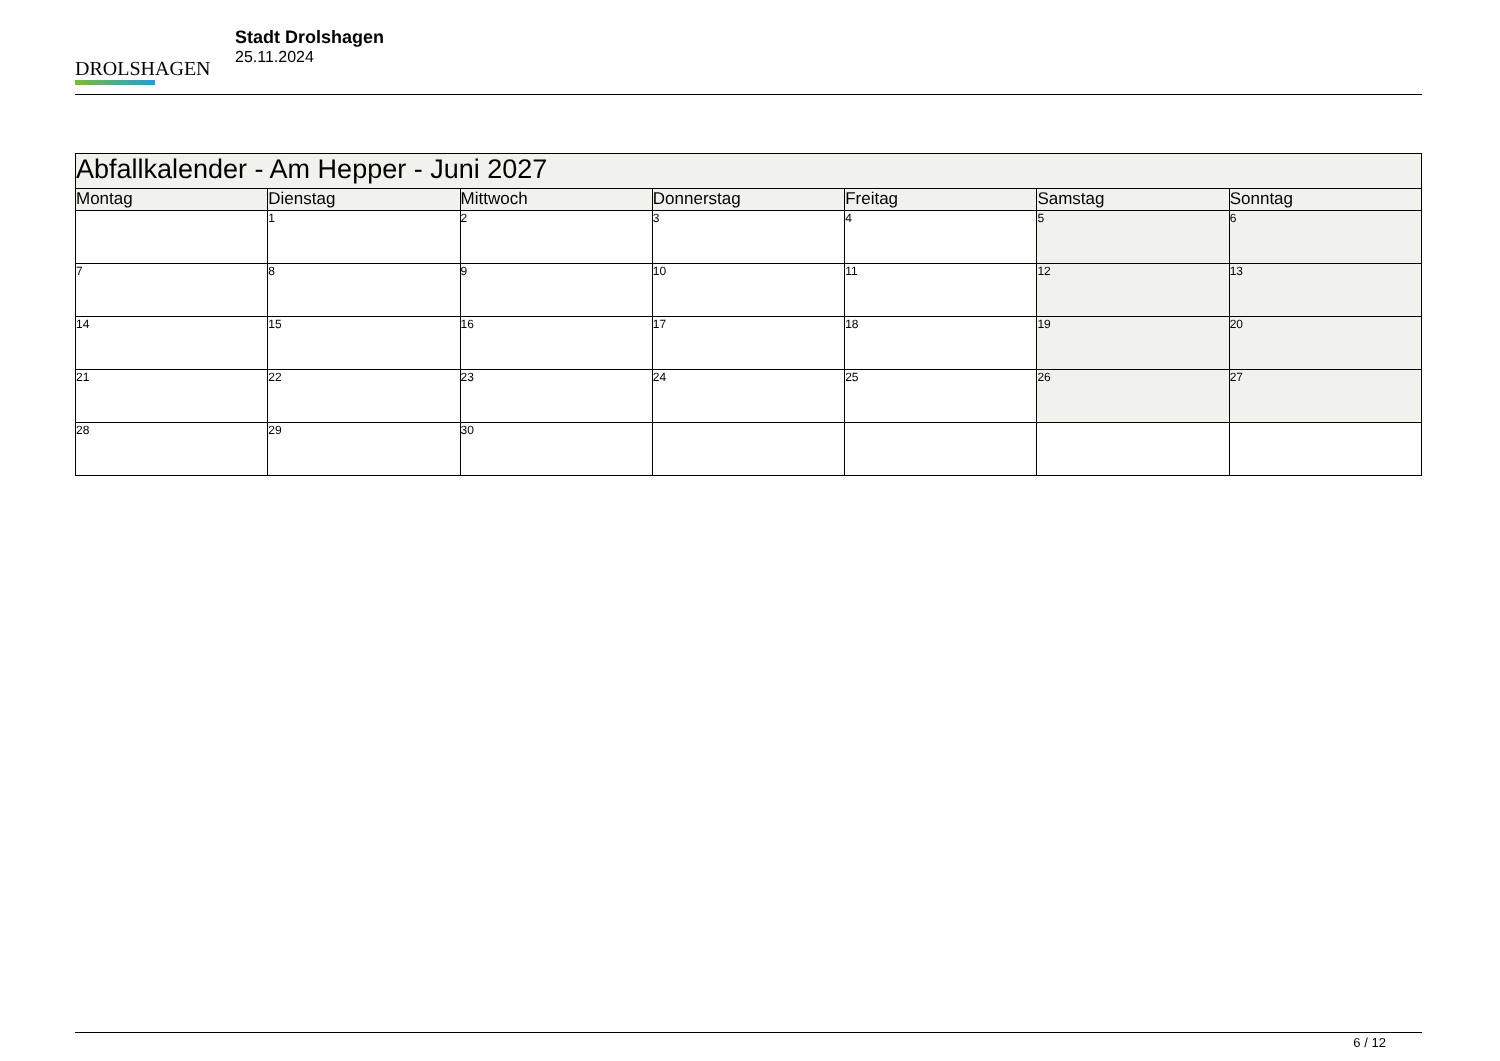DROLSHAGEN
Stadt Drolshagen
25.11.2024
| Abfallkalender - Am Hepper - Juni 2027 | | | | | | |
| --- | --- | --- | --- | --- | --- | --- |
| Montag | Dienstag | Mittwoch | Donnerstag | Freitag | Samstag | Sonntag |
| | 1 | 2 | 3 | 4 | 5 | 6 |
| 7 | 8 | 9 | 10 | 11 | 12 | 13 |
| 14 | 15 | 16 | 17 | 18 | 19 | 20 |
| 21 | 22 | 23 | 24 | 25 | 26 | 27 |
| 28 | 29 | 30 | | | | |
6 / 12